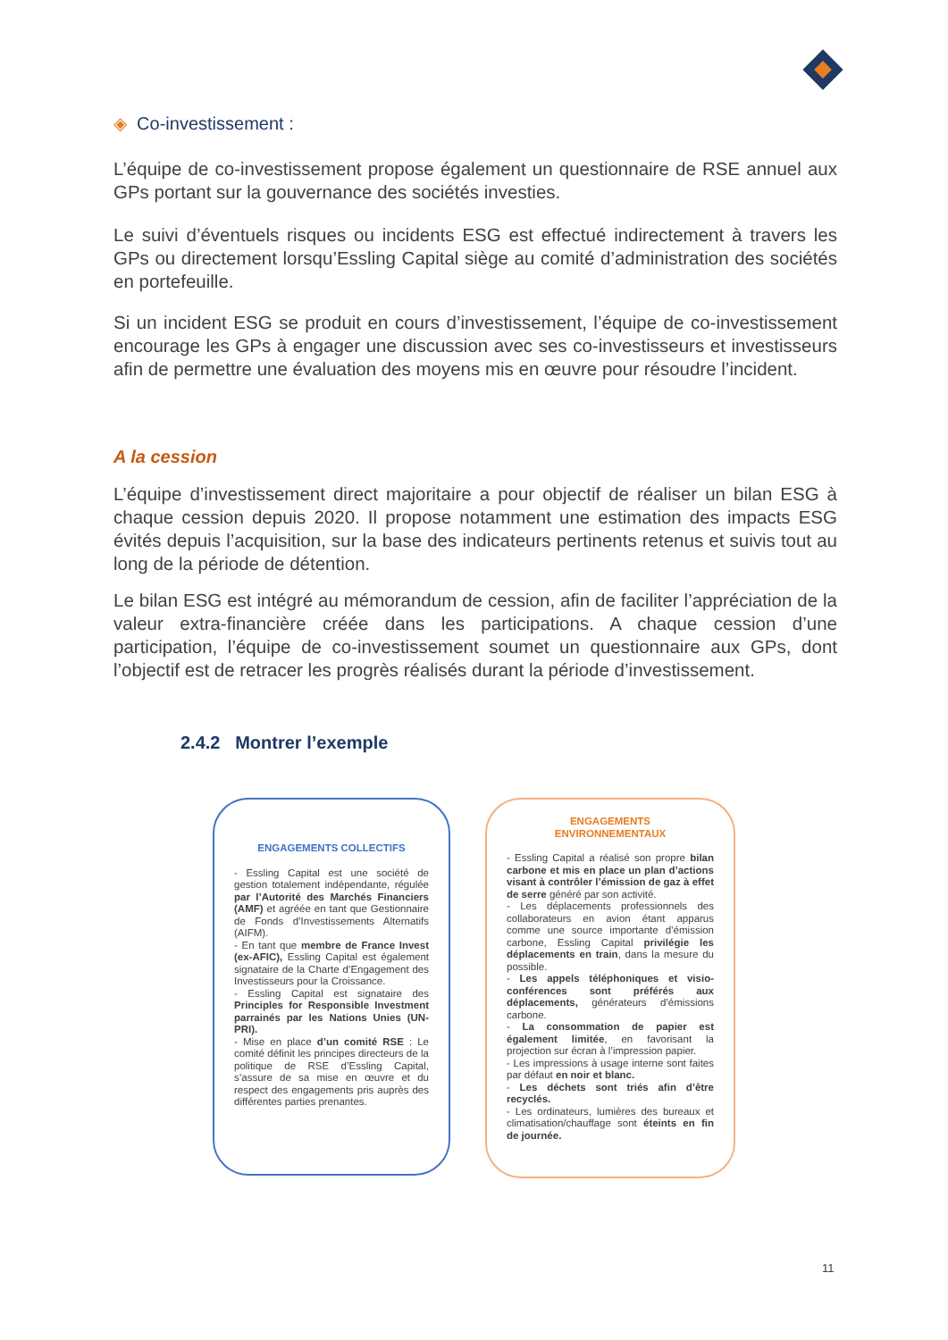◈ Co-investissement :
L’équipe de co-investissement propose également un questionnaire de RSE annuel aux GPs portant sur la gouvernance des sociétés investies.
Le suivi d’éventuels risques ou incidents ESG est effectué indirectement à travers les GPs ou directement lorsqu’Essling Capital siège au comité d’administration des sociétés en portefeuille.
Si un incident ESG se produit en cours d’investissement, l’équipe de co-investissement encourage les GPs à engager une discussion avec ses co-investisseurs et investisseurs afin de permettre une évaluation des moyens mis en œuvre pour résoudre l’incident.
A la cession
L’équipe d’investissement direct majoritaire a pour objectif de réaliser un bilan ESG à chaque cession depuis 2020. Il propose notamment une estimation des impacts ESG évités depuis l’acquisition, sur la base des indicateurs pertinents retenus et suivis tout au long de la période de détention.
Le bilan ESG est intégré au mémorandum de cession, afin de faciliter l’appréciation de la valeur extra-financière créée dans les participations. A chaque cession d’une participation, l’équipe de co-investissement soumet un questionnaire aux GPs, dont l’objectif est de retracer les progrès réalisés durant la période d’investissement.
2.4.2 Montrer l’exemple
ENGAGEMENTS COLLECTIFS
- Essling Capital est une société de gestion totalement indépendante, régulée par l’Autorité des Marchés Financiers (AMF) et agréée en tant que Gestionnaire de Fonds d’Investissements Alternatifs (AIFM).
- En tant que membre de France Invest (ex-AFIC), Essling Capital est également signataire de la Charte d’Engagement des Investisseurs pour la Croissance.
- Essling Capital est signataire des Principles for Responsible Investment parrainés par les Nations Unies (UN-PRI).
- Mise en place d’un comité RSE : Le comité définit les principes directeurs de la politique de RSE d’Essling Capital, s’assure de sa mise en œuvre et du respect des engagements pris auprès des différentes parties prenantes.
ENGAGEMENTS
ENVIRONNEMENTAUX
- Essling Capital a réalisé son propre bilan carbone et mis en place un plan d’actions visant à contrôler l’émission de gaz à effet de serre généré par son activité.
- Les déplacements professionnels des collaborateurs en avion étant apparus comme une source importante d’émission carbone, Essling Capital privilégie les déplacements en train, dans la mesure du possible.
- Les appels téléphoniques et visio-conférences sont préférés aux déplacements, générateurs d’émissions carbone.
- La consommation de papier est également limitée, en favorisant la projection sur écran à l’impression papier.
- Les impressions à usage interne sont faites par défaut en noir et blanc.
- Les déchets sont triés afin d’être recyclés.
- Les ordinateurs, lumières des bureaux et climatisation/chauffage sont éteints en fin de journée.
11